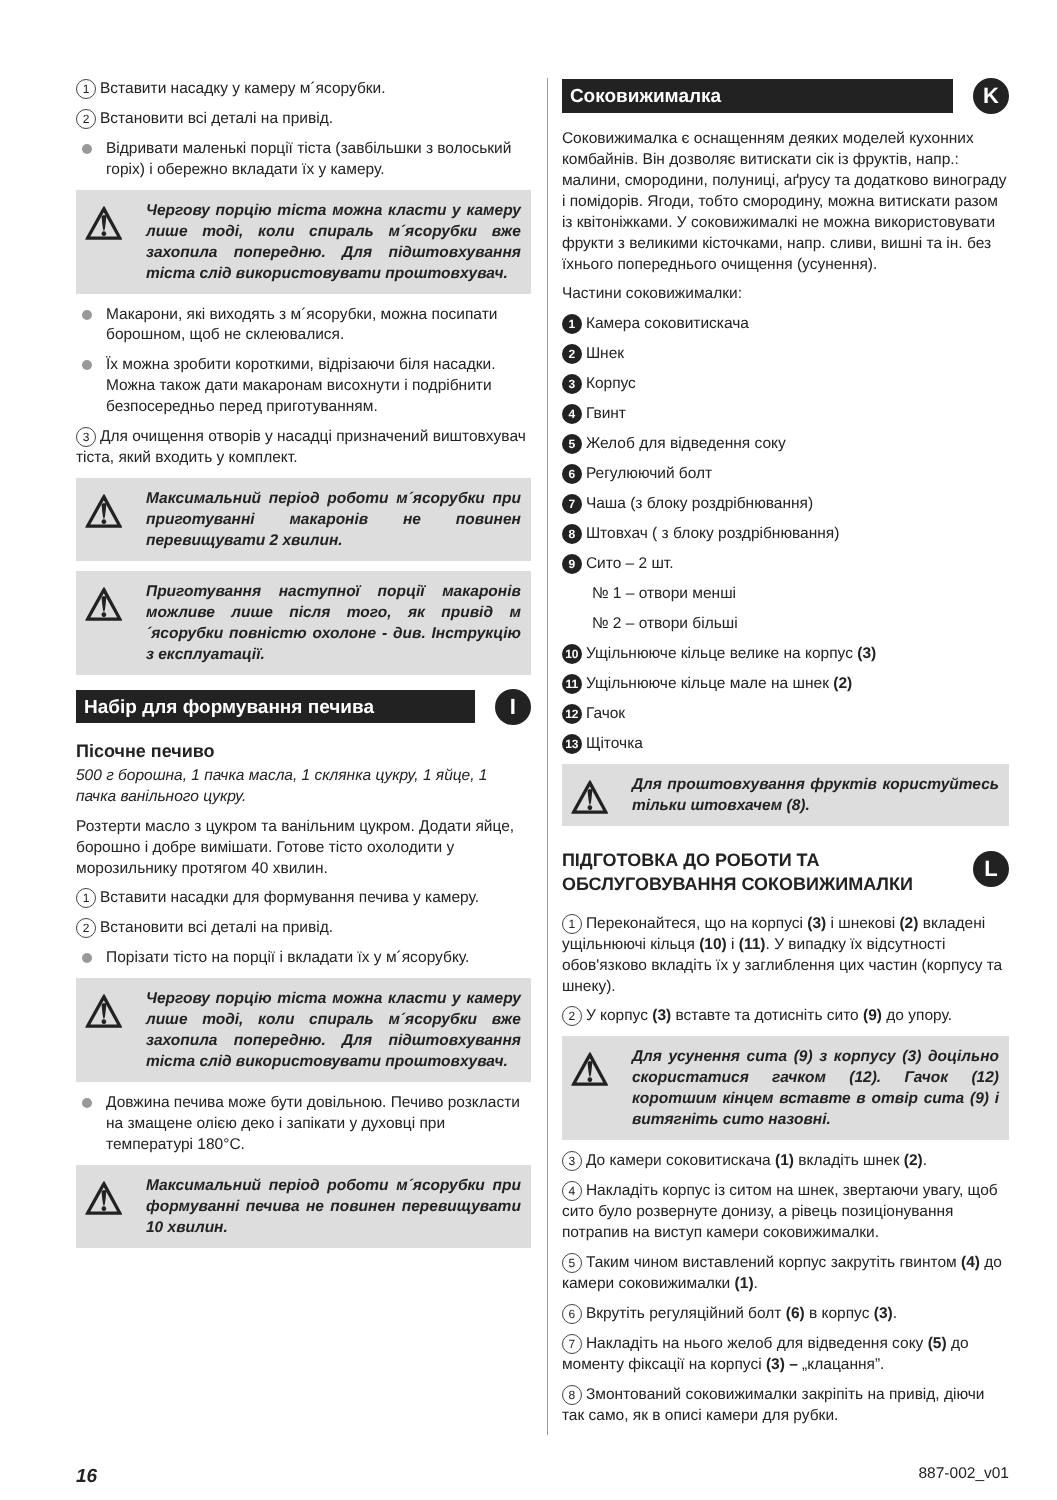1 Вставити насадку у камеру м´ясорубки.
2 Встановити всі деталі на привід.
Відривати маленькі порції тіста (завбільшки з волоський горіх) і обережно вкладати їх у камеру.
Чергову порцію тіста можна класти у камеру лише тоді, коли спираль м´ясорубки вже захопила попередню. Для підштовхування тіста слід використовувати проштовхувач.
Макарони, які виходять з м´ясорубки, можна посипати борошном, щоб не склеювалися.
Їх можна зробити короткими, відрізаючи біля насадки. Можна також дати макаронам висохнути і подрібнити безпосередньо перед приготуванням.
3 Для очищення отворів у насадці призначений виштовхувач тіста, який входить у комплект.
Максимальний період роботи м´ясорубки при приготуванні макаронів не повинен перевищувати 2 хвилин.
Приготування наступної порції макаронів можливе лише після того, як привід м´ясорубки повністю охолоне - див. Інструкцію з експлуатації.
Набір для формування печива I
Пісочне печиво
500 г борошна, 1 пачка масла, 1 склянка цукру, 1 яйце, 1 пачка ванільного цукру.
Розтерти масло з цукром та ванільним цукром. Додати яйце, борошно і добре вимішати. Готове тісто охолодити у морозильнику протягом 40 хвилин.
1 Вставити насадки для формування печива у камеру.
2 Встановити всі деталі на привід.
Порізати тісто на порції і вкладати їх у м´ясорубку.
Чергову порцію тіста можна класти у камеру лише тоді, коли спираль м´ясорубки вже захопила попередню. Для підштовхування тіста слід використовувати проштовхувач.
Довжина печива може бути довільною. Печиво розкласти на змащене олією деко і запікати у духовці при температурі 180°C.
Максимальний період роботи м´ясорубки при формуванні печива не повинен перевищувати 10 хвилин.
Соковижималка K
Соковижималка є оснащенням деяких моделей кухонних комбайнів. Він дозволяє витискати сік із фруктів, напр.: малини, смородини, полуниці, аґрусу та додатково винограду і помідорів. Ягоди, тобто смородину, можна витискати разом із квітоніжками. У соковижималкі не можна використовувати фрукти з великими кісточками, напр. сливи, вишні та ін. без їхнього попереднього очищення (усунення).
Частини соковижималки:
1 Камера соковитискача
2 Шнек
3 Корпус
4 Гвинт
5 Желоб для відведення соку
6 Регулюючий болт
7 Чаша (з блоку роздрібнювання)
8 Штовхач ( з блоку роздрібнювання)
9 Сито – 2 шт.
№ 1 – отвори менші
№ 2 – отвори більші
10 Ущільнююче кільце велике на корпус (3)
11 Ущільнююче кільце мале на шнек (2)
12 Гачок
13 Щіточка
Для проштовхування фруктів користуйтесь тільки штовхачем (8).
ПІДГОТОВКА ДО РОБОТИ ТА ОБСЛУГОВУВАННЯ СОКОВИЖИМАЛКИ
L
1 Переконайтеся, що на корпусі (3) і шнекові (2) вкладені ущільнюючі кільця (10) і (11). У випадку їх відсутності обов'язково вкладіть їх у заглиблення цих частин (корпусу та шнеку).
2 У корпус (3) вставте та дотисніть сито (9) до упору.
Для усунення сита (9) з корпусу (3) доцільно скористатися гачком (12). Гачок (12) коротшим кінцем вставте в отвір сита (9) і витягніть сито назовні.
3 До камери соковитискача (1) вкладіть шнек (2).
4 Накладіть корпус із ситом на шнек, звертаючи увагу, щоб сито було розвернуте донизу, а рівець позиціонування потрапив на виступ камери соковижималки.
5 Таким чином виставлений корпус закрутіть гвинтом (4) до камери соковижималки (1).
6 Вкрутіть регуляційний болт (6) в корпус (3).
7 Накладіть на нього желоб для відведення соку (5) до моменту фіксації на корпусі (3) – „клацання”.
8 Змонтований соковижималки закріпіть на привід, діючи так само, як в описі камери для рубки.
16 887-002_v01